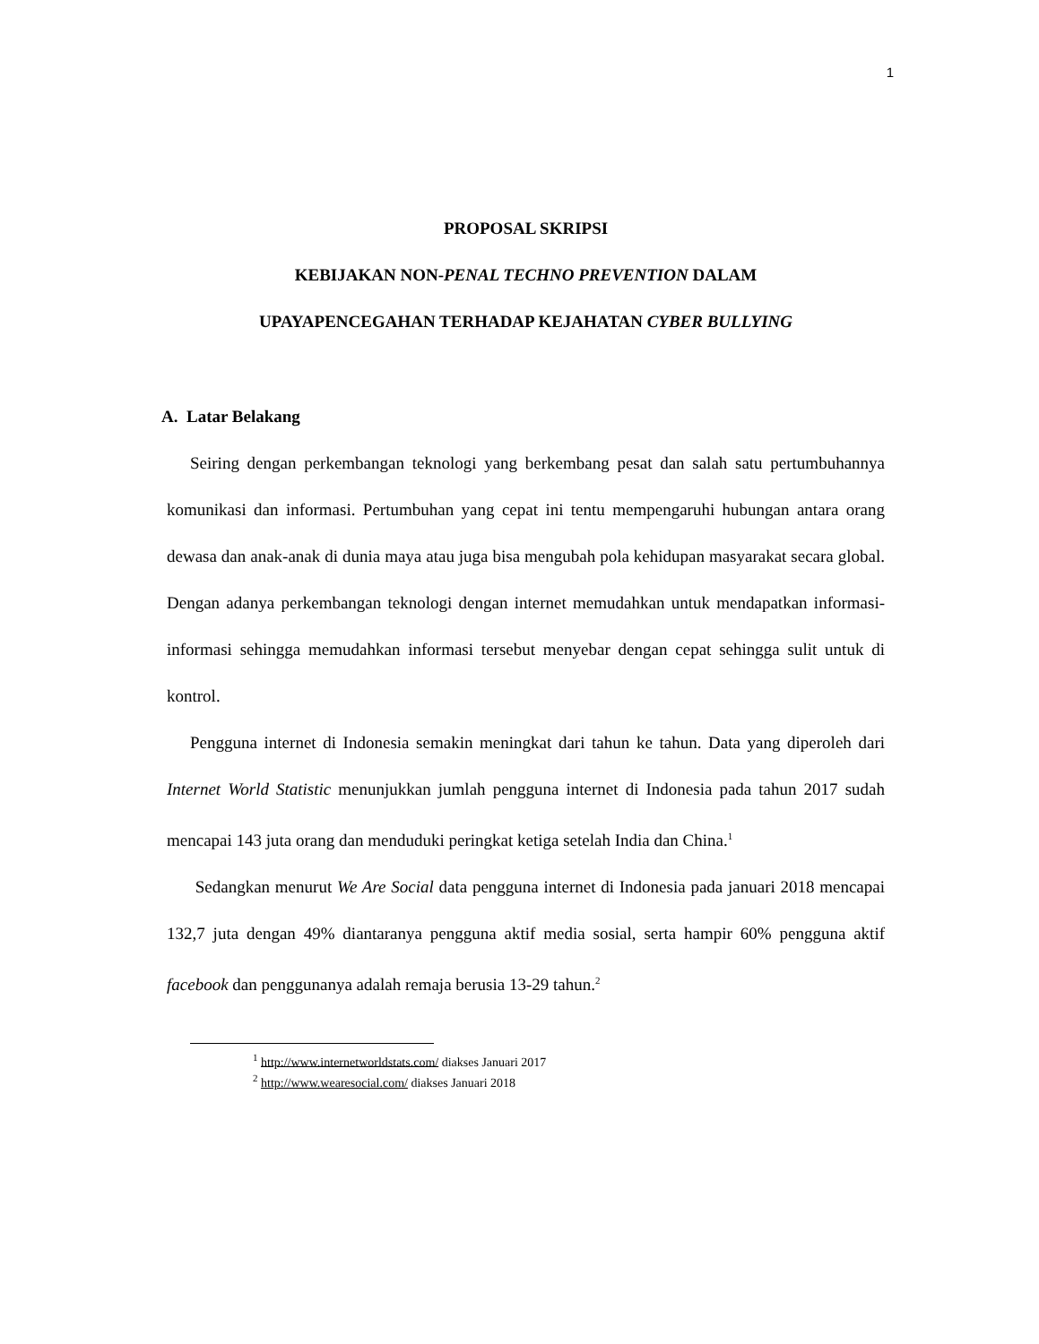1
PROPOSAL SKRIPSI
KEBIJAKAN NON-PENAL TECHNO PREVENTION DALAM
UPAYAPENCEGAHAN TERHADAP KEJAHATAN CYBER BULLYING
A. Latar Belakang
Seiring dengan perkembangan teknologi yang berkembang pesat dan salah satu pertumbuhannya komunikasi dan informasi. Pertumbuhan yang cepat ini tentu mempengaruhi hubungan antara orang dewasa dan anak-anak di dunia maya atau juga bisa mengubah pola kehidupan masyarakat secara global. Dengan adanya perkembangan teknologi dengan internet memudahkan untuk mendapatkan informasi-informasi sehingga memudahkan informasi tersebut menyebar dengan cepat sehingga sulit untuk di kontrol.
Pengguna internet di Indonesia semakin meningkat dari tahun ke tahun. Data yang diperoleh dari Internet World Statistic menunjukkan jumlah pengguna internet di Indonesia pada tahun 2017 sudah mencapai 143 juta orang dan menduduki peringkat ketiga setelah India dan China.<sup>1</sup>
Sedangkan menurut We Are Social data pengguna internet di Indonesia pada januari 2018 mencapai 132,7 juta dengan 49% diantaranya pengguna aktif media sosial, serta hampir 60% pengguna aktif facebook dan penggunanya adalah remaja berusia 13-29 tahun.<sup>2</sup>
<sup>1</sup> http://www.internetworldstats.com/ diakses Januari 2017
<sup>2</sup> http://www.wearesocial.com/ diakses Januari 2018